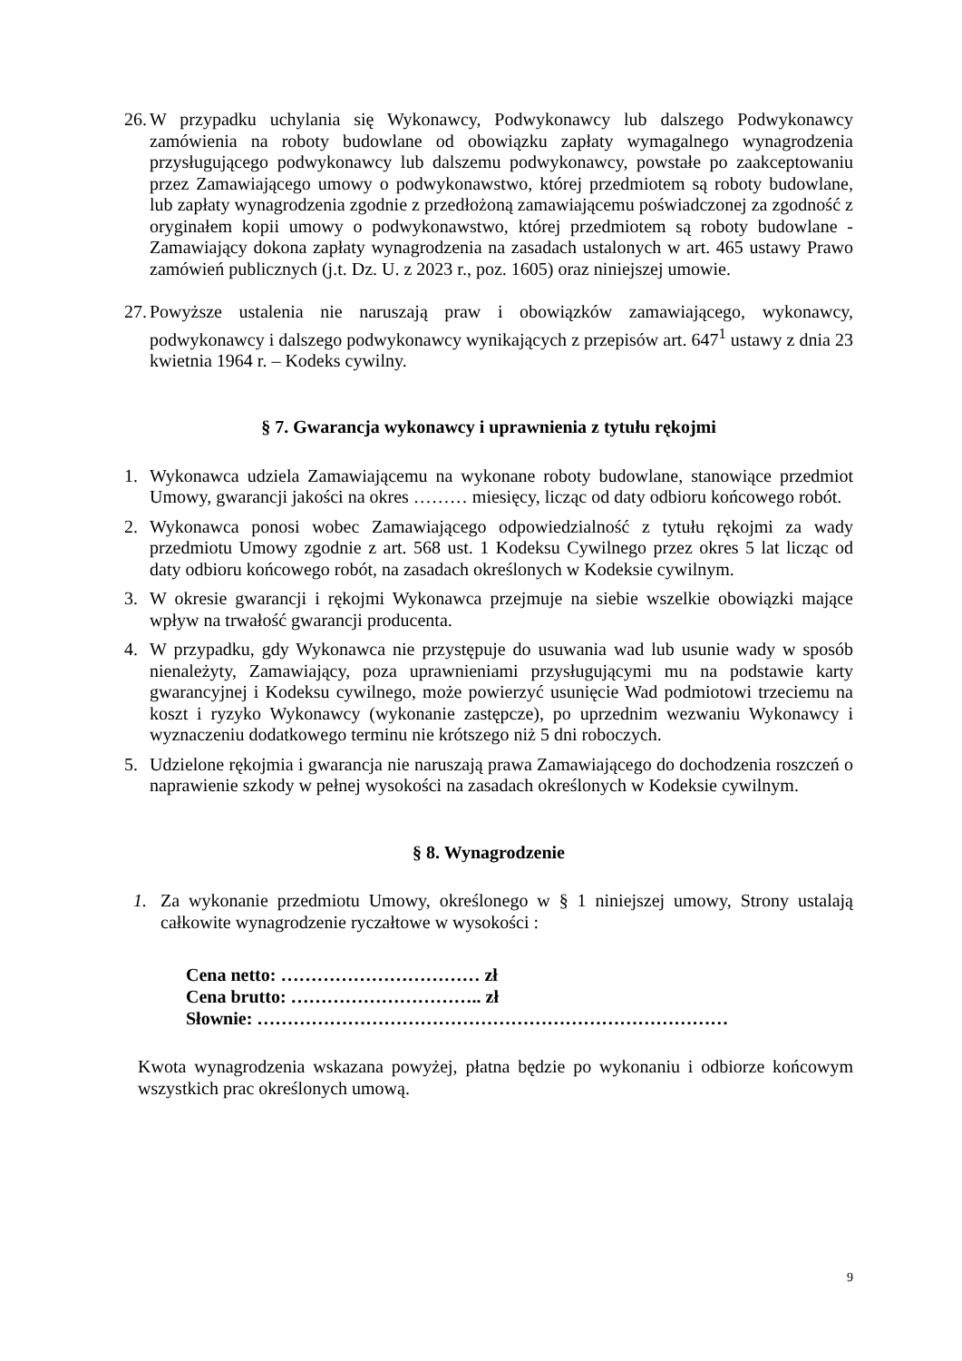26. W przypadku uchylania się Wykonawcy, Podwykonawcy lub dalszego Podwykonawcy zamówienia na roboty budowlane od obowiązku zapłaty wymagalnego wynagrodzenia przysługującego podwykonawcy lub dalszemu podwykonawcy, powstałe po zaakceptowaniu przez Zamawiającego umowy o podwykonawstwo, której przedmiotem są roboty budowlane, lub zapłaty wynagrodzenia zgodnie z przedłożoną zamawiającemu poświadczonej za zgodność z oryginałem kopii umowy o podwykonawstwo, której przedmiotem są roboty budowlane - Zamawiający dokona zapłaty wynagrodzenia na zasadach ustalonych w art. 465 ustawy Prawo zamówień publicznych (j.t. Dz. U. z 2023 r., poz. 1605) oraz niniejszej umowie.
27. Powyższe ustalenia nie naruszają praw i obowiązków zamawiającego, wykonawcy, podwykonawcy i dalszego podwykonawcy wynikających z przepisów art. 647<sup>1</sup> ustawy z dnia 23 kwietnia 1964 r. – Kodeks cywilny.
§ 7. Gwarancja wykonawcy i uprawnienia z tytułu rękojmi
1. Wykonawca udziela Zamawiającemu na wykonane roboty budowlane, stanowiące przedmiot Umowy, gwarancji jakości na okres ……… miesięcy, licząc od daty odbioru końcowego robót.
2. Wykonawca ponosi wobec Zamawiającego odpowiedzialność z tytułu rękojmi za wady przedmiotu Umowy zgodnie z art. 568 ust. 1 Kodeksu Cywilnego przez okres 5 lat licząc od daty odbioru końcowego robót, na zasadach określonych w Kodeksie cywilnym.
3. W okresie gwarancji i rękojmi Wykonawca przejmuje na siebie wszelkie obowiązki mające wpływ na trwałość gwarancji producenta.
4. W przypadku, gdy Wykonawca nie przystępuje do usuwania wad lub usunie wady w sposób nienależyty, Zamawiający, poza uprawnieniami przysługującymi mu na podstawie karty gwarancyjnej i Kodeksu cywilnego, może powierzyć usunięcie Wad podmiotowi trzeciemu na koszt i ryzyko Wykonawcy (wykonanie zastępcze), po uprzednim wezwaniu Wykonawcy i wyznaczeniu dodatkowego terminu nie krótszego niż 5 dni roboczych.
5. Udzielone rękojmia i gwarancja nie naruszają prawa Zamawiającego do dochodzenia roszczeń o naprawienie szkody w pełnej wysokości na zasadach określonych w Kodeksie cywilnym.
§ 8. Wynagrodzenie
1. Za wykonanie przedmiotu Umowy, określonego w § 1 niniejszej umowy, Strony ustalają całkowite wynagrodzenie ryczałtowe w wysokości :
Cena netto: …………………………… zł
Cena brutto: ………………………….. zł
Słownie: ……………………………………………………………………
Kwota wynagrodzenia wskazana powyżej, płatna będzie po wykonaniu i odbiorze końcowym wszystkich prac określonych umową.
9